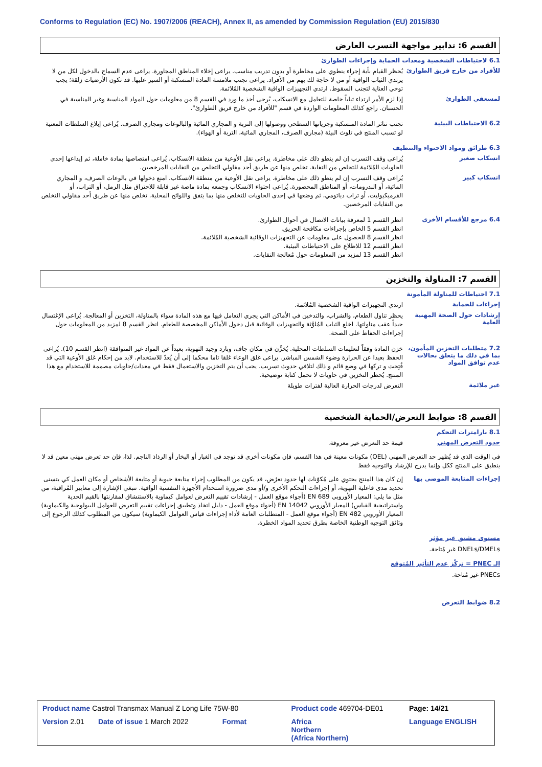Conforms to Regulation (EC) No. 1907/2006 (REACH), Annex II, as amended by Commission Regulation (EU) 2015/830
القسم 6: تدابير مواجهة التسرب العارض
6.1 لاحتياطات الشخصية ومعدات الحماية وإجراءات الطوارئ
للأفراد من خارج فريق الطوارئ
يُحظر القيام بأية إجراء ينطوي على مخاطرة أو بدون تدريب مناسب. يراعى إخلاء المناطق المجاورة. يراعى عدم السماح بالدخول لكل من لا يرتدي الثياب الواقية أو من لا حاجة لك بهم من الأفراد. يراعى تجنب ملامسة المادة المنسكبة أو السير عليها. قد تكون الأرضيات زلقة؛ يجب توخي العناية لتجنب السقوط. ارتدي التجهيزات الواقية الشخصية المُلائمة.
لمسعفي الطوارئ
إذا لزم الأمر ارتداء ثياباً خاصة للتعامل مع الانسكاب، يُرجى أخذ ما ورد في القسم 8 من معلومات حول المواد المناسبة وغير المناسبة في الحسبان. راجع كذلك المعلومات الواردة في قسم "للأفراد من خارج فريق الطوارئ".
6.2 الاحتياطات البيئية
تجنب تناثر المادة المنسكبة وجريانها السطحي ووصولها إلى التربة و المجاري المائية والبالوعات ومجاري الصرف. يُراعى إبلاغ السلطات المعنية لو تسبب المنتج في تلوث البيئة (مجاري الصرف، المجاري المائية، التربة أو الهواء).
6.3 طرائق ومواد الاحتواء والتنظيف
انسكاب صغير
يُراعى وقف التسرب إن لم ينطو ذلك على مخاطرة. يراعى نقل الأوعية من منطقة الانسكاب. يُراعى امتصاصها بمادة خاملة، ثم إيداعها إحدى الحاويات المُلائمة للتخلص من النفاية. تخلص منها عن طريق أحد مقاولي التخلص من النفايات المرخصين.
انسكاب كبير
يُراعى وقف التسرب إن لم ينطو ذلك على مخاطرة. يراعى نقل الأوعية من منطقة الانسكاب. امنع دخولها في بالوعات الصرف، و المجاري المائية، أو البدرومات، أو المناطق المحصورة. يُراعى احتواء الانسكاب وجمعه بمادة ماصة غير قابلة للاحتراق مثل الرمل، أو التراب، أو الفرميكيوليت، أو تراب دياتومي، ثم وضعها في إحدى الحاويات للتخلص منها بما يتفق واللوائح المحلية. تخلص منها عن طريق أحد مقاولي التخلص من النفايات المرخصين.
6.4 مرجع للأقسام الأخرى
انظر القسم 1 لمعرفة بيانات الاتصال في أحوال الطوارئ.
انظر القسم 5 الخاص بإجراءات مكافحة الحريق.
انظر القسم 8 للحصول على معلومات عن التجهيزات الوقائية الشخصية المُلائمة.
انظر القسم 12 للاطلاع على الاحتياطات البيئية.
انظر القسم 13 لمزيد من المعلومات حول مُعالجة النفايات.
القسم 7: المناولة والتخزين
7.1 احتياطات للمناولة المأمونة
إجراءات للحماية
ارتدي التجهيزات الواقية الشخصية المُلائمة.
إرشادات حول الصحة المهنية العامة
يحظر تناول الطعام، والشراب، والتدخين في الأماكن التي يجري التعامل فيها مع هذه المادة سواء بالمناولة، التخزين أو المعالجة. يُراعى الإغتسال جيداً عقب مناولتها. اخلع الثياب المُلوَّثة والتجهيزات الوقائية قبل دخول الأماكن المخصصة للطعام. انظر القسم 8 لمزيد من المعلومات حول إجراءات الحفاظ على الصحة.
7.2 متطلبات التخزين المأمون، بما في ذلك ما يتعلق بحالات عدم توافق المواد
خزن المادة وفقاً لتعليمات السلطات المحلية. يُخزَّن في مكان جاف، وبارد وجيد التهوية، بعيداً عن المواد غير المتوافقة (انظر القسم 10). يُراعى الحفظ بعيدا عن الحرارة وضوء الشمس المباشر. يراعى غلق الوعاء غلقا تاما محكما إلى أن يُعدّ للاستخدام. لابد من إحكام غلق الأوعية التي قد فُتِحت و تركها في وضع قائم و ذلك لتلافي حدوث تسريب. يجب أن يتم التخزين والاستعمال فقط في معدات/حاويات مصممة للاستخدام مع هذا المنتج. يُحظر التخزين في حاويات لا تحمل كتابة توضيحية.
غير ملائمة
التعرض لدرجات الحرارة العالية لفترات طويلة
القسم 8: ضوابط التعرض/الحماية الشخصية
8.1 بارامترات التحكم
حدود التعرض المهني
قيمة حد التعرض غير معروفة.
في الوقت الذي قد يُظهر حد التعرض المهني (OEL) مكونات معينة في هذا القسم، فإن مكونات أخرى قد توجد في الغبار أو البخار أو الرذاذ الناجم. لذا، فإن حد تعرض مهني معين قد لا ينطبق على المنتج ككل وإنما يدرج للإرشاد والتوجيه فقط
إجراءات المتابعة الموصى بها
إن كان هذا المنتج يحتوي على مُكوّنات لها حدود تعرُض، قد يكون من المطلوب إجراء متابعة حيوية أو متابعة الأشخاص أو مكان العمل كي يتسنى تحديد مدى فاعلية التهوية، أو إجراءات التحكم الأخرى و/أو مدى ضرورة استخدام الأجهزة التنفسية الواقية. تنبغي الإشارة إلى معايير المُراقبة، من مثل ما يلي: المعيار الأوروبي EN 689 (أجواء موقع العمل - إرشادات تقييم التعرض لعوامل كيماوية بالاستنشاق لمقارنتها بالقيم الحدية واستراتيجية القياس) المعيار الأوروبي EN 14042 (أجواء موقع العمل - دليل اتخاذ وتطبيق إجراءات تقييم التعرض للعوامل البيولوجية والكيماوية) المعيار الأوروبي EN 482 (أجواء موقع العمل - المتطلبات العامة لأداء إجراءات قياس العوامل الكيماوية) سيكون من المطلوب كذلك الرجوع إلى وثائق التوجيه الوطنية الخاصة بطرق تحديد المواد الخطرة.
مستوى مشتق غير مؤثر
DNELs/DMELs غير مُتاحة.
الـ PNEC = تركّز عدم التأثير المُتوقع
PNECs غير مُتاحة.
8.2 ضوابط التعرض
| Product name Castrol Transmax Manual Z Long Life 75W-80 | Product code 469704-DE01 | Page: 14/21 |
| Version 2.01 Date of issue 1 March 2022 Format | Africa Northern (Africa Northern) | Language ENGLISH |